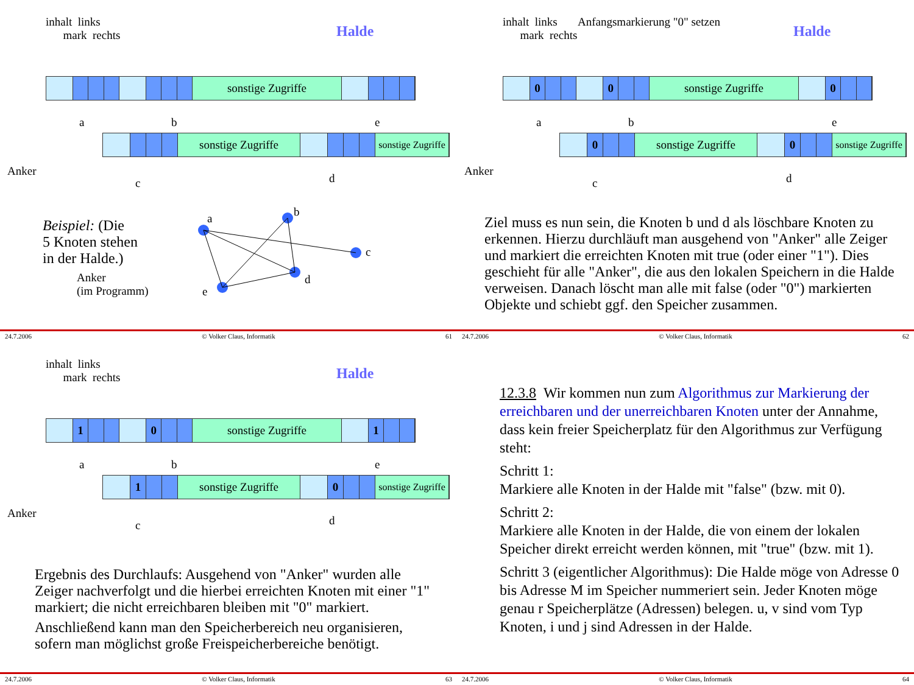inhalt links
mark rechts
Halde
sonstige Zugriffe
a b
e
sonstige Zugriffe
sonstige Zugriffe
Anker
c d
Beispiel: (Die
5 Knoten stehen
in der Halde.)
Anker
(im Programm)
a
b
c
d
e
24.7.2006 © Volker Claus, Informatik 61
inhalt links Anfangsmarkierung "0" setzen
mark rechts
Halde
0 0 sonstige Zugriffe 0
a b
e
0 sonstige Zugriffe 0
sonstige Zugriffe
Anker
c d
Ziel muss es nun sein, die Knoten b und d als löschbare Knoten zu erkennen. Hierzu durchläuft man ausgehend von "Anker" alle Zeiger und markiert die erreichten Knoten mit true (oder einer "1"). Dies geschieht für alle "Anker", die aus den lokalen Speichern in die Halde verweisen. Danach löscht man alle mit false (oder "0") markierten Objekte und schiebt ggf. den Speicher zusammen.
24.7.2006 © Volker Claus, Informatik 62
inhalt links
mark rechts
Halde
1 0 sonstige Zugriffe 1
a b
e
1 sonstige Zugriffe 0
sonstige Zugriffe
Anker
c d
Ergebnis des Durchlaufs: Ausgehend von "Anker" wurden alle Zeiger nachverfolgt und die hierbei erreichten Knoten mit einer "1" markiert; die nicht erreichbaren bleiben mit "0" markiert.
Anschließend kann man den Speicherbereich neu organisieren, sofern man möglichst große Freispeicherbereiche benötigt.
24.7.2006 © Volker Claus, Informatik 63
12.3.8 Wir kommen nun zum Algorithmus zur Markierung der erreichbaren und der unerreichbaren Knoten unter der Annahme, dass kein freier Speicherplatz für den Algorithmus zur Verfügung steht:
Schritt 1:
Markiere alle Knoten in der Halde mit "false" (bzw. mit 0).
Schritt 2:
Markiere alle Knoten in der Halde, die von einem der lokalen Speicher direkt erreicht werden können, mit "true" (bzw. mit 1).
Schritt 3 (eigentlicher Algorithmus): Die Halde möge von Adresse 0 bis Adresse M im Speicher nummeriert sein. Jeder Knoten möge genau r Speicherplätze (Adressen) belegen. u, v sind vom Typ Knoten, i und j sind Adressen in der Halde.
24.7.2006 © Volker Claus, Informatik 64